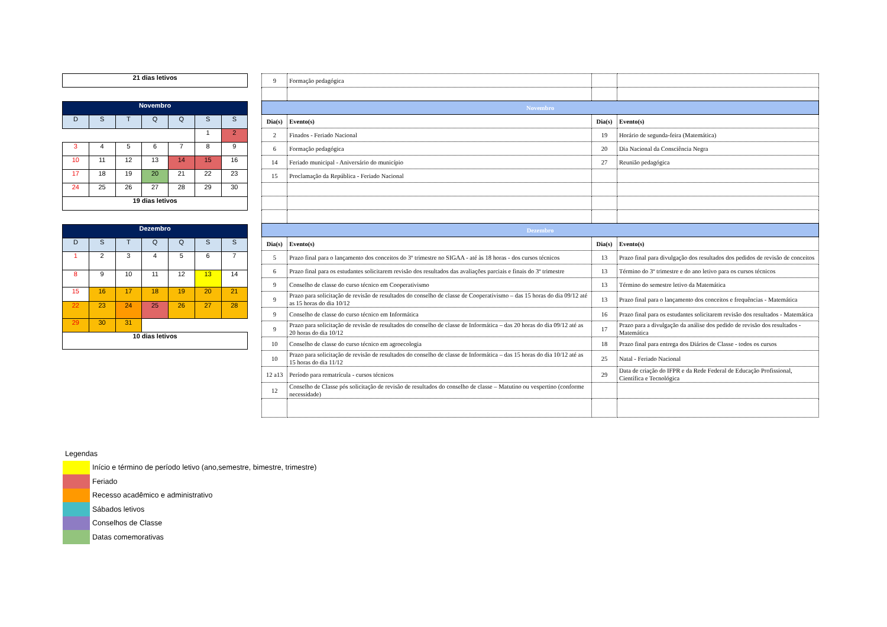| 21 dias letivos |
| Novembro | | | | | | |
| D | S | T | Q | Q | S | S |
| | | | | | 1 | 2 |
| 3 | 4 | 5 | 6 | 7 | 8 | 9 |
| 10 | 11 | 12 | 13 | 14 | 15 | 16 |
| 17 | 18 | 19 | 20 | 21 | 22 | 23 |
| 24 | 25 | 26 | 27 | 28 | 29 | 30 |
| 19 dias letivos | | | | | | |
| Dezembro | | | | | | |
| D | S | T | Q | Q | S | S |
| 1 | 2 | 3 | 4 | 5 | 6 | 7 |
| 8 | 9 | 10 | 11 | 12 | 13 | 14 |
| 15 | 16 | 17 | 18 | 19 | 20 | 21 |
| 22 | 23 | 24 | 25 | 26 | 27 | 28 |
| 29 | 30 | 31 | | | | |
| 10 dias letivos | | | | | | |
| 9 | Formação pedagógica | | |
| Novembro | | | |
| Dia(s) | Evento(s) | Dia(s) | Evento(s) |
| 2 | Finados - Feriado Nacional | 19 | Horário de segunda-feira (Matemática) |
| 6 | Formação pedagógica | 20 | Dia Nacional da Consciência Negra |
| 14 | Feriado municipal - Aniversário do município | 27 | Reunião pedagógica |
| 15 | Proclamação da República - Feriado Nacional | | |
| Dezembro | | | |
| Dia(s) | Evento(s) | Dia(s) | Evento(s) |
| 5 | Prazo final para o lançamento dos conceitos do 3º trimestre no SIGAA - até às 18 horas - dos cursos técnicos | 13 | Prazo final para divulgação dos resultados dos pedidos de revisão de conceitos |
| 6 | Prazo final para os estudantes solicitarem revisão dos resultados das avaliações parciais e finais do 3º trimestre | 13 | Término do 3º trimestre e do ano letivo para os cursos técnicos |
| 9 | Conselho de classe do curso técnico em Cooperativismo | 13 | Término do semestre letivo da Matemática |
| 9 | Prazo para solicitação de revisão de resultados do conselho de classe de Cooperativismo – das 15 horas do dia 09/12 até as 15 horas do dia 10/12 | 13 | Prazo final para o lançamento dos conceitos e frequências - Matemática |
| 9 | Conselho de classe do curso técnico em Informática | 16 | Prazo final para os estudantes solicitarem revisão dos resultados - Matemática |
| 9 | Prazo para solicitação de revisão de resultados do conselho de classe de Informática – das 20 horas do dia 09/12 até as 20 horas do dia 10/12 | 17 | Prazo para a divulgação da análise dos pedido de revisão dos resultados - Matemática |
| 10 | Conselho de classe do curso técnico em agroecologia | 18 | Prazo final para entrega dos Diários de Classe - todos os cursos |
| 10 | Prazo para solicitação de revisão de resultados do conselho de classe de Informática – das 15 horas do dia 10/12 até as 15 horas do dia 11/12 | 25 | Natal - Feriado Nacional |
| 12 a13 | Período para rematrícula - cursos técnicos | 29 | Data de criação do IFPR e da Rede Federal de Educação Profissional, Científica e Tecnológica |
| 12 | Conselho de Classe pós solicitação de revisão de resultados do conselho de classe – Matutino ou vespertino (conforme necessidade) | | |
Legendas
Início e término de período letivo (ano,semestre, bimestre, trimestre)
Feriado
Recesso acadêmico e administrativo
Sábados letivos
Conselhos de Classe
Datas comemorativas